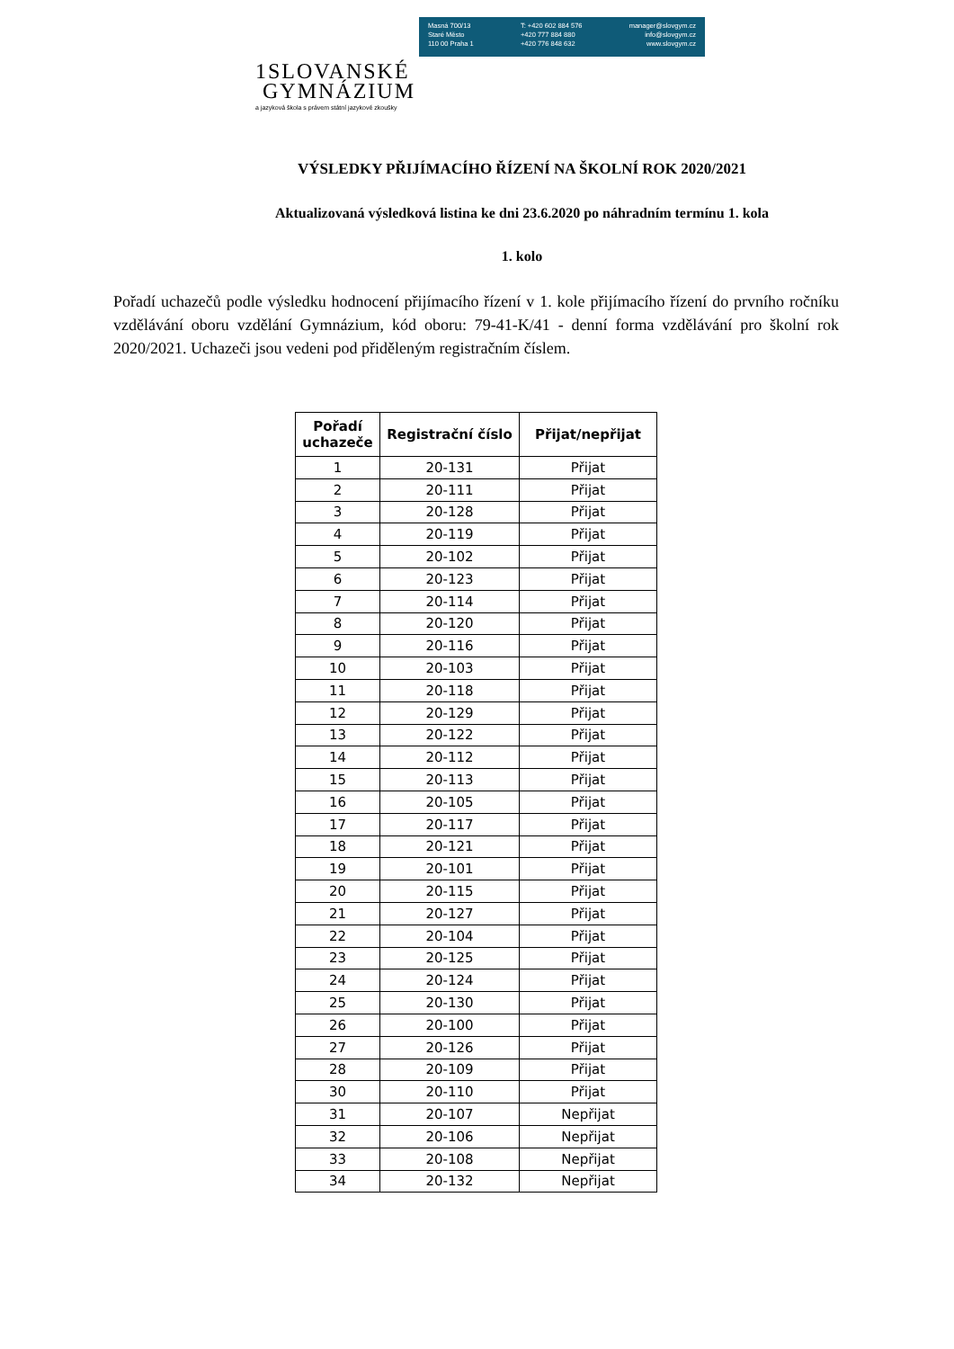Masná 700/13
Staré Město
110 00 Praha 1
T: +420 602 884 576
+420 777 884 880
+420 776 848 632
manager@slovgym.cz
info@slovgym.cz
www.slovgym.cz
1SLOVANSKÉ
GYMNÁZIUM
a jazyková škola s právem státní jazykové zkoušky
VÝSLEDKY PŘIJÍMACÍHO ŘÍZENÍ NA ŠKOLNÍ ROK 2020/2021
Aktualizovaná výsledková listina ke dni 23.6.2020 po náhradním termínu 1. kola
1. kolo
Pořadí uchazečů podle výsledku hodnocení přijímacího řízení v 1. kole přijímacího řízení do prvního ročníku vzdělávání oboru vzdělání Gymnázium, kód oboru: 79-41-K/41 - denní forma vzdělávání pro školní rok 2020/2021. Uchazeči jsou vedeni pod přiděleným registračním číslem.
| Pořadí uchazeče | Registrační číslo | Přijat/nepřijat |
| --- | --- | --- |
| 1 | 20-131 | Přijat |
| 2 | 20-111 | Přijat |
| 3 | 20-128 | Přijat |
| 4 | 20-119 | Přijat |
| 5 | 20-102 | Přijat |
| 6 | 20-123 | Přijat |
| 7 | 20-114 | Přijat |
| 8 | 20-120 | Přijat |
| 9 | 20-116 | Přijat |
| 10 | 20-103 | Přijat |
| 11 | 20-118 | Přijat |
| 12 | 20-129 | Přijat |
| 13 | 20-122 | Přijat |
| 14 | 20-112 | Přijat |
| 15 | 20-113 | Přijat |
| 16 | 20-105 | Přijat |
| 17 | 20-117 | Přijat |
| 18 | 20-121 | Přijat |
| 19 | 20-101 | Přijat |
| 20 | 20-115 | Přijat |
| 21 | 20-127 | Přijat |
| 22 | 20-104 | Přijat |
| 23 | 20-125 | Přijat |
| 24 | 20-124 | Přijat |
| 25 | 20-130 | Přijat |
| 26 | 20-100 | Přijat |
| 27 | 20-126 | Přijat |
| 28 | 20-109 | Přijat |
| 30 | 20-110 | Přijat |
| 31 | 20-107 | Nepřijat |
| 32 | 20-106 | Nepřijat |
| 33 | 20-108 | Nepřijat |
| 34 | 20-132 | Nepřijat |